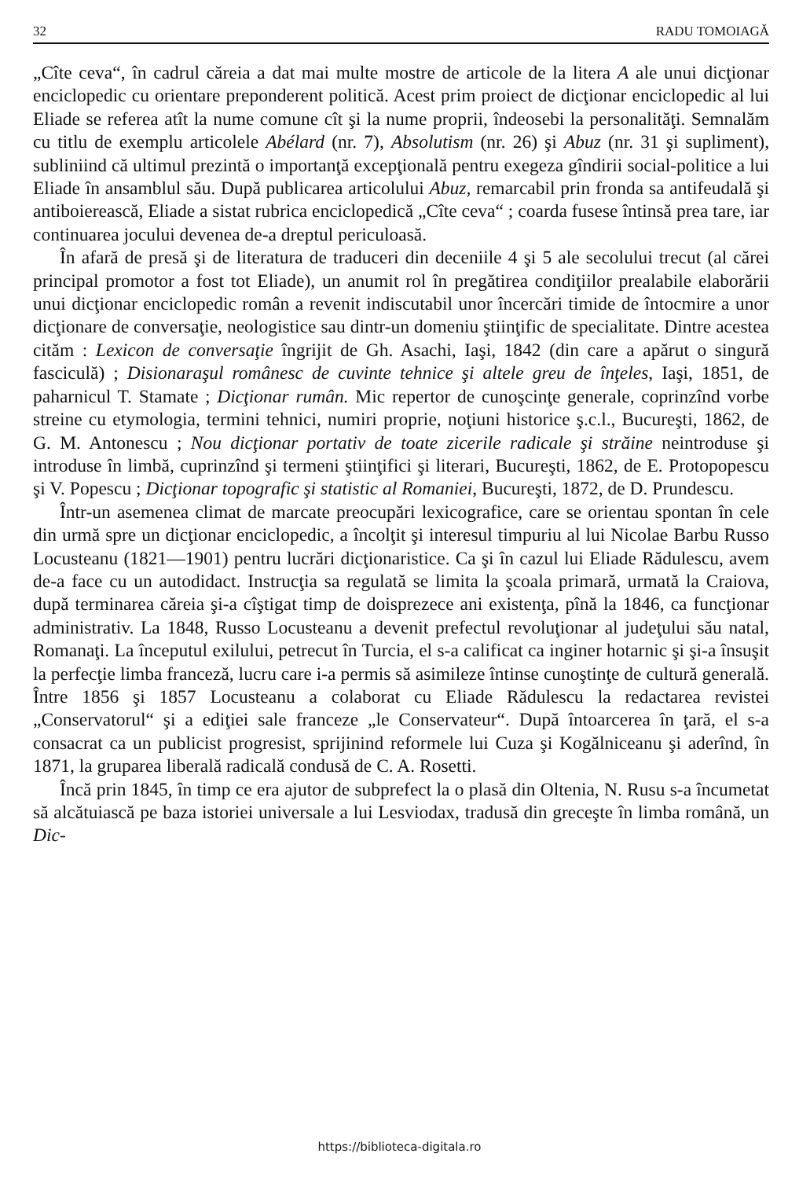32 RADU TOMOIAGĂ
„Cîte ceva“, în cadrul căreia a dat mai multe mostre de articole de la litera A ale unui dicţionar enciclopedic cu orientare preponderent politică. Acest prim proiect de dicţionar enciclopedic al lui Eliade se referea atît la nume comune cît şi la nume proprii, îndeosebi la personalităţi. Semnalăm cu titlu de exemplu articolele Abélard (nr. 7), Absolutism (nr. 26) şi Abuz (nr. 31 şi supliment), subliniind că ultimul prezintă o importanţă excepţională pentru exegeza gîndirii social-politice a lui Eliade în ansamblul său. După publicarea articolului Abuz, remarcabil prin fronda sa antifeudală şi antiboierească, Eliade a sistat rubrica enciclopedică „Cîte ceva“ ; coarda fusese întinsă prea tare, iar continuarea jocului devenea de-a dreptul periculoasă.
În afară de presă şi de literatura de traduceri din deceniile 4 şi 5 ale secolului trecut (al cărei principal promotor a fost tot Eliade), un anumit rol în pregătirea condiţiilor prealabile elaborării unui dicţionar enciclopedic român a revenit indiscutabil unor încercări timide de întocmire a unor dicţionare de conversaţie, neologistice sau dintr-un domeniu ştiinţific de specialitate. Dintre acestea cităm : Lexicon de conversaţie îngrijit de Gh. Asachi, Iaşi, 1842 (din care a apărut o singură fasciculă) ; Disionaraşul românesc de cuvinte tehnice şi altele greu de înţeles, Iaşi, 1851, de paharnicul T. Stamate ; Dicţionar rumân. Mic repertor de cunoşcinţe generale, coprinzînd vorbe streine cu etymologia, termini tehnici, numiri proprie, noţiuni historice ş.c.l., Bucureşti, 1862, de G. M. Antonescu ; Nou dicţionar portativ de toate zicerile radicale şi străine neintroduse şi introduse în limbă, cuprinzînd şi termeni ştiinţifici şi literari, Bucureşti, 1862, de E. Protopopescu şi V. Popescu ; Dicţionar topografic şi statistic al Romaniei, Bucureşti, 1872, de D. Prundescu.
Într-un asemenea climat de marcate preocupări lexicografice, care se orientau spontan în cele din urmă spre un dicţionar enciclopedic, a încolţit şi interesul timpuriu al lui Nicolae Barbu Russo Locusteanu (1821—1901) pentru lucrări dicţionaristice. Ca şi în cazul lui Eliade Rădulescu, avem de-a face cu un autodidact. Instrucţia sa regulată se limita la şcoala primară, urmată la Craiova, după terminarea căreia şi-a cîştigat timp de doisprezece ani existenţa, pînă la 1846, ca funcţionar administrativ. La 1848, Russo Locusteanu a devenit prefectul revoluţionar al judeţului său natal, Romanaţi. La începutul exilului, petrecut în Turcia, el s-a calificat ca inginer hotarnic şi şi-a însuşit la perfecţie limba franceză, lucru care i-a permis să asimileze întinse cunoştinţe de cultură generală. Între 1856 şi 1857 Locusteanu a colaborat cu Eliade Rădulescu la redactarea revistei „Conservatorul“ şi a ediţiei sale franceze „le Conservateur“. După întoarcerea în ţară, el s-a consacrat ca un publicist progresist, sprijinind reformele lui Cuza şi Kogălniceanu şi aderînd, în 1871, la gruparea liberală radicală condusă de C. A. Rosetti.
Încă prin 1845, în timp ce era ajutor de subprefect la o plasă din Oltenia, N. Rusu s-a încumetat să alcătuiască pe baza istoriei universale a lui Lesviodax, tradusă din greceşte în limba română, un Dic-
https://biblioteca-digitala.ro